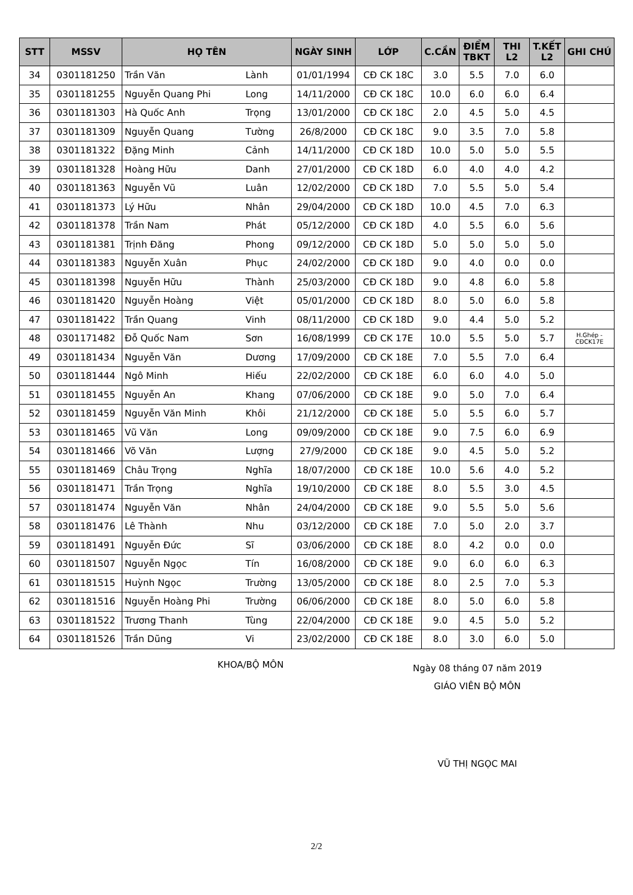| STT | MSSV | HỌ TÊN | | NGÀY SINH | LỚP | C.CẦN | ĐIỂM TBKT | THI L2 | T.KẾT L2 | GHI CHÚ |
| --- | --- | --- | --- | --- | --- | --- | --- | --- | --- | --- |
| 34 | 0301181250 | Trần Văn | Lành | 01/01/1994 | CĐ CK 18C | 3.0 | 5.5 | 7.0 | 6.0 | |
| 35 | 0301181255 | Nguyễn Quang Phi | Long | 14/11/2000 | CĐ CK 18C | 10.0 | 6.0 | 6.0 | 6.4 | |
| 36 | 0301181303 | Hà Quốc Anh | Trọng | 13/01/2000 | CĐ CK 18C | 2.0 | 4.5 | 5.0 | 4.5 | |
| 37 | 0301181309 | Nguyễn Quang | Tường | 26/8/2000 | CĐ CK 18C | 9.0 | 3.5 | 7.0 | 5.8 | |
| 38 | 0301181322 | Đặng Minh | Cảnh | 14/11/2000 | CĐ CK 18D | 10.0 | 5.0 | 5.0 | 5.5 | |
| 39 | 0301181328 | Hoàng Hữu | Danh | 27/01/2000 | CĐ CK 18D | 6.0 | 4.0 | 4.0 | 4.2 | |
| 40 | 0301181363 | Nguyễn Vũ | Luân | 12/02/2000 | CĐ CK 18D | 7.0 | 5.5 | 5.0 | 5.4 | |
| 41 | 0301181373 | Lý Hữu | Nhân | 29/04/2000 | CĐ CK 18D | 10.0 | 4.5 | 7.0 | 6.3 | |
| 42 | 0301181378 | Trần Nam | Phát | 05/12/2000 | CĐ CK 18D | 4.0 | 5.5 | 6.0 | 5.6 | |
| 43 | 0301181381 | Trịnh Đăng | Phong | 09/12/2000 | CĐ CK 18D | 5.0 | 5.0 | 5.0 | 5.0 | |
| 44 | 0301181383 | Nguyễn Xuân | Phục | 24/02/2000 | CĐ CK 18D | 9.0 | 4.0 | 0.0 | 0.0 | |
| 45 | 0301181398 | Nguyễn Hữu | Thành | 25/03/2000 | CĐ CK 18D | 9.0 | 4.8 | 6.0 | 5.8 | |
| 46 | 0301181420 | Nguyễn Hoàng | Việt | 05/01/2000 | CĐ CK 18D | 8.0 | 5.0 | 6.0 | 5.8 | |
| 47 | 0301181422 | Trần Quang | Vinh | 08/11/2000 | CĐ CK 18D | 9.0 | 4.4 | 5.0 | 5.2 | |
| 48 | 0301171482 | Đỗ Quốc Nam | Sơn | 16/08/1999 | CĐ CK 17E | 10.0 | 5.5 | 5.0 | 5.7 | H.Ghép - CĐCK17E |
| 49 | 0301181434 | Nguyễn Văn | Dương | 17/09/2000 | CĐ CK 18E | 7.0 | 5.5 | 7.0 | 6.4 | |
| 50 | 0301181444 | Ngô Minh | Hiếu | 22/02/2000 | CĐ CK 18E | 6.0 | 6.0 | 4.0 | 5.0 | |
| 51 | 0301181455 | Nguyễn An | Khang | 07/06/2000 | CĐ CK 18E | 9.0 | 5.0 | 7.0 | 6.4 | |
| 52 | 0301181459 | Nguyễn Văn Minh | Khôi | 21/12/2000 | CĐ CK 18E | 5.0 | 5.5 | 6.0 | 5.7 | |
| 53 | 0301181465 | Vũ Văn | Long | 09/09/2000 | CĐ CK 18E | 9.0 | 7.5 | 6.0 | 6.9 | |
| 54 | 0301181466 | Võ Văn | Lượng | 27/9/2000 | CĐ CK 18E | 9.0 | 4.5 | 5.0 | 5.2 | |
| 55 | 0301181469 | Châu Trọng | Nghĩa | 18/07/2000 | CĐ CK 18E | 10.0 | 5.6 | 4.0 | 5.2 | |
| 56 | 0301181471 | Trần Trọng | Nghĩa | 19/10/2000 | CĐ CK 18E | 8.0 | 5.5 | 3.0 | 4.5 | |
| 57 | 0301181474 | Nguyễn Văn | Nhân | 24/04/2000 | CĐ CK 18E | 9.0 | 5.5 | 5.0 | 5.6 | |
| 58 | 0301181476 | Lê Thành | Nhu | 03/12/2000 | CĐ CK 18E | 7.0 | 5.0 | 2.0 | 3.7 | |
| 59 | 0301181491 | Nguyễn Đức | Sĩ | 03/06/2000 | CĐ CK 18E | 8.0 | 4.2 | 0.0 | 0.0 | |
| 60 | 0301181507 | Nguyễn Ngọc | Tín | 16/08/2000 | CĐ CK 18E | 9.0 | 6.0 | 6.0 | 6.3 | |
| 61 | 0301181515 | Huỳnh Ngọc | Trường | 13/05/2000 | CĐ CK 18E | 8.0 | 2.5 | 7.0 | 5.3 | |
| 62 | 0301181516 | Nguyễn Hoàng Phi | Trường | 06/06/2000 | CĐ CK 18E | 8.0 | 5.0 | 6.0 | 5.8 | |
| 63 | 0301181522 | Trương Thanh | Tùng | 22/04/2000 | CĐ CK 18E | 9.0 | 4.5 | 5.0 | 5.2 | |
| 64 | 0301181526 | Trần Dũng | Vi | 23/02/2000 | CĐ CK 18E | 8.0 | 3.0 | 6.0 | 5.0 | |
KHOA/BỘ MÔN
Ngày 08 tháng 07 năm 2019
GIÁO VIÊN BỘ MÔN
VŨ THỊ NGỌC MAI
2/2